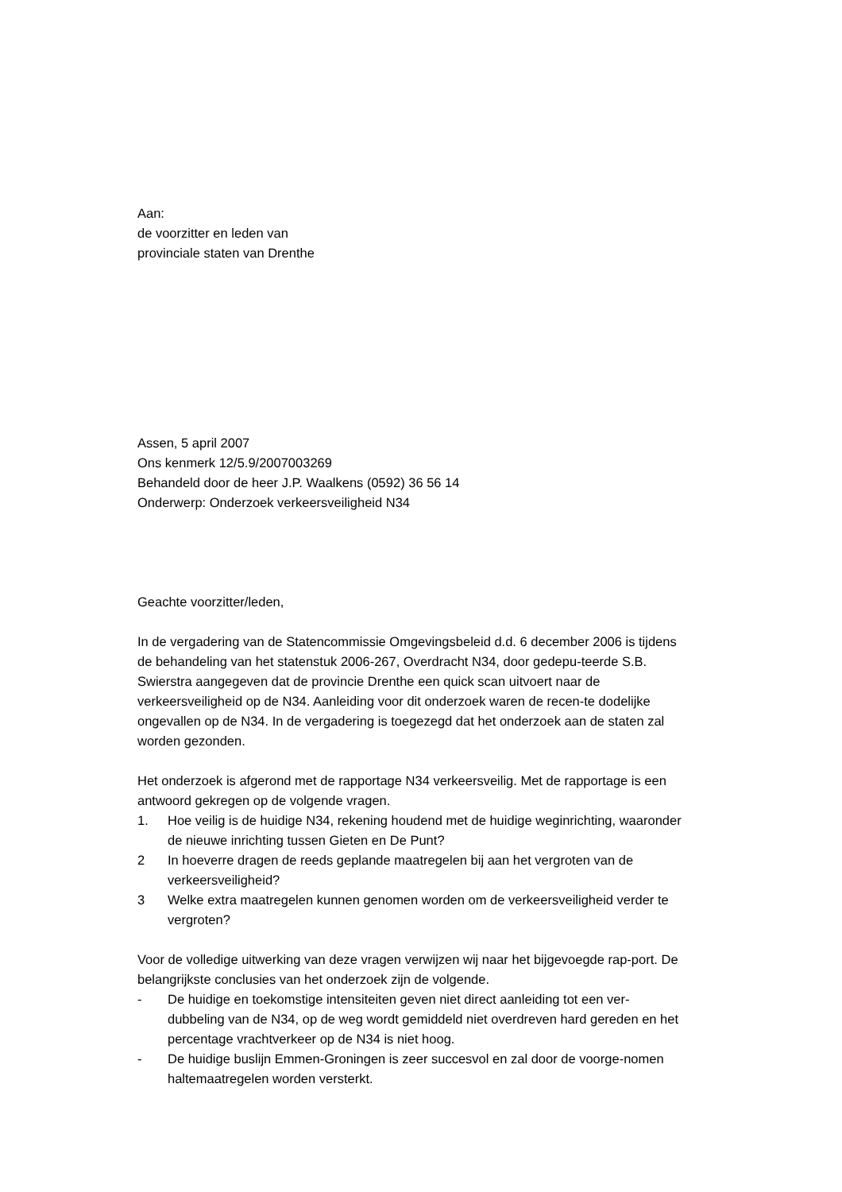Aan:
de voorzitter en leden van
provinciale staten van Drenthe
Assen, 5 april 2007
Ons kenmerk 12/5.9/2007003269
Behandeld door de heer J.P. Waalkens (0592) 36 56 14
Onderwerp: Onderzoek verkeersveiligheid N34
Geachte voorzitter/leden,
In de vergadering van de Statencommissie Omgevingsbeleid d.d. 6 december 2006 is tijdens de behandeling van het statenstuk 2006-267, Overdracht N34, door gedepu-teerde S.B. Swierstra aangegeven dat de provincie Drenthe een quick scan uitvoert naar de verkeersveiligheid op de N34. Aanleiding voor dit onderzoek waren de recen-te dodelijke ongevallen op de N34. In de vergadering is toegezegd dat het onderzoek aan de staten zal worden gezonden.
Het onderzoek is afgerond met de rapportage N34 verkeersveilig. Met de rapportage is een antwoord gekregen op de volgende vragen.
1. Hoe veilig is de huidige N34, rekening houdend met de huidige weginrichting, waaronder de nieuwe inrichting tussen Gieten en De Punt?
2 In hoeverre dragen de reeds geplande maatregelen bij aan het vergroten van de verkeersveiligheid?
3 Welke extra maatregelen kunnen genomen worden om de verkeersveiligheid verder te vergroten?
Voor de volledige uitwerking van deze vragen verwijzen wij naar het bijgevoegde rap-port. De belangrijkste conclusies van het onderzoek zijn de volgende.
- De huidige en toekomstige intensiteiten geven niet direct aanleiding tot een ver-dubbeling van de N34, op de weg wordt gemiddeld niet overdreven hard gereden en het percentage vrachtverkeer op de N34 is niet hoog.
- De huidige buslijn Emmen-Groningen is zeer succesvol en zal door de voorge-nomen haltemaatregelen worden versterkt.